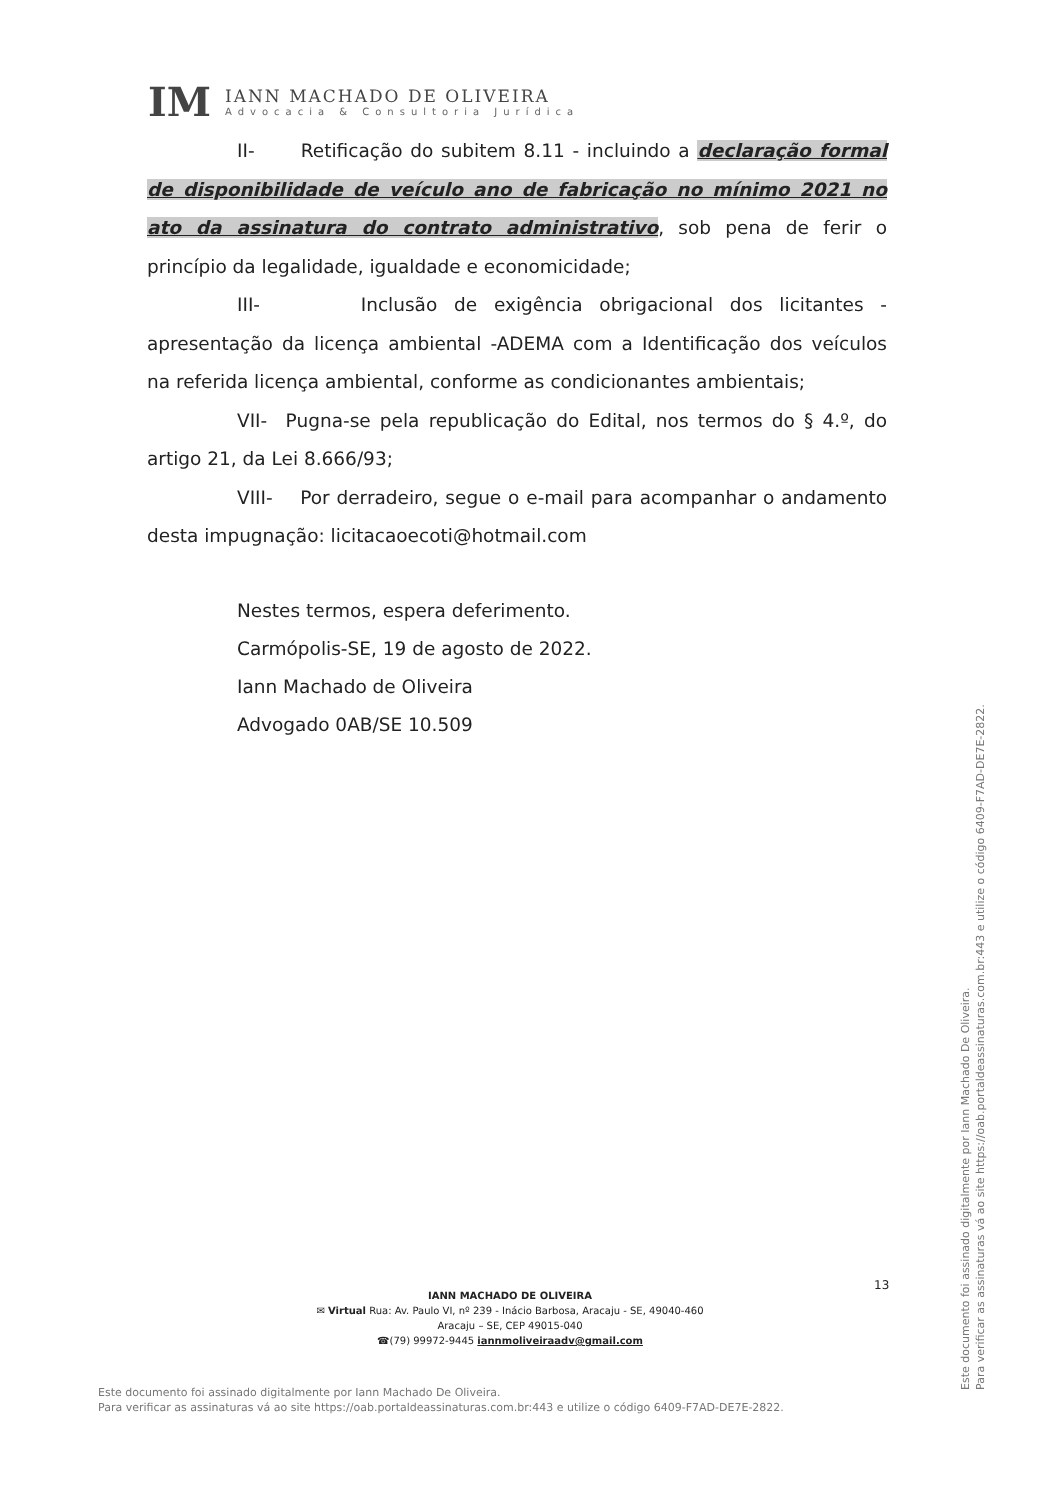IM
IANN MACHADO DE OLIVEIRA
Advocacia & Consultoria Jurídica
II- Retificação do subitem 8.11 - incluindo a declaração formal de disponibilidade de veículo ano de fabricação no mínimo 2021 no ato da assinatura do contrato administrativo, sob pena de ferir o princípio da legalidade, igualdade e economicidade;
III- Inclusão de exigência obrigacional dos licitantes - apresentação da licença ambiental -ADEMA com a Identificação dos veículos na referida licença ambiental, conforme as condicionantes ambientais;
VII- Pugna-se pela republicação do Edital, nos termos do § 4.º, do artigo 21, da Lei 8.666/93;
VIII- Por derradeiro, segue o e-mail para acompanhar o andamento desta impugnação: licitacaoecoti@hotmail.com
Nestes termos, espera deferimento.
Carmópolis-SE, 19 de agosto de 2022.
Iann Machado de Oliveira
Advogado 0AB/SE 10.509
13
IANN MACHADO DE OLIVEIRA
✉ Virtual Rua: Av. Paulo VI, nº 239 - Inácio Barbosa, Aracaju - SE, 49040-460
Aracaju – SE, CEP 49015-040
☎(79) 99972-9445 iannmoliveiraadv@gmail.com
Este documento foi assinado digitalmente por Iann Machado De Oliveira.
Para verificar as assinaturas vá ao site https://oab.portaldeassinaturas.com.br:443 e utilize o código 6409-F7AD-DE7E-2822.
Este documento foi assinado digitalmente por Iann Machado De Oliveira.
Para verificar as assinaturas vá ao site https://oab.portaldeassinaturas.com.br:443 e utilize o código 6409-F7AD-DE7E-2822.